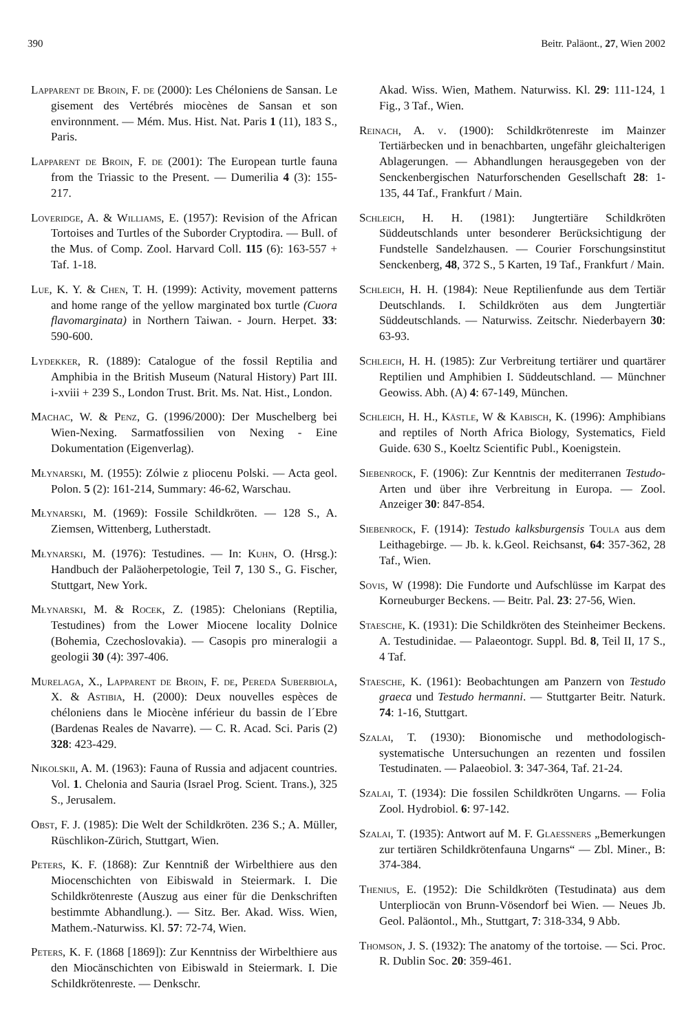390 Beitr. Paläont., 27, Wien 2002
Lapparent de Broin, F. de (2000): Les Chéloniens de Sansan. Le gisement des Vertébrés miocènes de Sansan et son environnment. — Mém. Mus. Hist. Nat. Paris 1 (11), 183 S., Paris.
Lapparent de Broin, F. de (2001): The European turtle fauna from the Triassic to the Present. — Dumerilia 4 (3): 155-217.
Loveridge, A. & Williams, E. (1957): Revision of the African Tortoises and Turtles of the Suborder Cryptodira. — Bull. of the Mus. of Comp. Zool. Harvard Coll. 115 (6): 163-557 + Taf. 1-18.
Lue, K. Y. & Chen, T. H. (1999): Activity, movement patterns and home range of the yellow marginated box turtle (Cuora flavomarginata) in Northern Taiwan. - Journ. Herpet. 33: 590-600.
Lydekker, R. (1889): Catalogue of the fossil Reptilia and Amphibia in the British Museum (Natural History) Part III. i-xviii + 239 S., London Trust. Brit. Ms. Nat. Hist., London.
Machac, W. & Penz, G. (1996/2000): Der Muschelberg bei Wien-Nexing. Sarmatfossilien von Nexing - Eine Dokumentation (Eigenverlag).
Młynarski, M. (1955): Zólwie z pliocenu Polski. — Acta geol. Polon. 5 (2): 161-214, Summary: 46-62, Warschau.
Młynarski, M. (1969): Fossile Schildkröten. — 128 S., A. Ziemsen, Wittenberg, Lutherstadt.
Młynarski, M. (1976): Testudines. — In: Kuhn, O. (Hrsg.): Handbuch der Paläoherpetologie, Teil 7, 130 S., G. Fischer, Stuttgart, New York.
Młynarski, M. & Rocek, Z. (1985): Chelonians (Reptilia, Testudines) from the Lower Miocene locality Dolnice (Bohemia, Czechoslovakia). — Casopis pro mineralogii a geologii 30 (4): 397-406.
Murelaga, X., Lapparent de Broin, F. de, Pereda Suberbiola, X. & Astibia, H. (2000): Deux nouvelles espèces de chéloniens dans le Miocène inférieur du bassin de l´Ebre (Bardenas Reales de Navarre). — C. R. Acad. Sci. Paris (2) 328: 423-429.
Nikolskii, A. M. (1963): Fauna of Russia and adjacent countries. Vol. 1. Chelonia and Sauria (Israel Prog. Scient. Trans.), 325 S., Jerusalem.
Obst, F. J. (1985): Die Welt der Schildkröten. 236 S.; A. Müller, Rüschlikon-Zürich, Stuttgart, Wien.
Peters, K. F. (1868): Zur Kenntniß der Wirbelthiere aus den Miocenschichten von Eibiswald in Steiermark. I. Die Schildkrötenreste (Auszug aus einer für die Denkschriften bestimmte Abhandlung.). — Sitz. Ber. Akad. Wiss. Wien, Mathem.-Naturwiss. Kl. 57: 72-74, Wien.
Peters, K. F. (1868 [1869]): Zur Kenntniss der Wirbelthiere aus den Miocänschichten von Eibiswald in Steiermark. I. Die Schildkrötenreste. — Denkschr.
Akad. Wiss. Wien, Mathem. Naturwiss. Kl. 29: 111-124, 1 Fig., 3 Taf., Wien.
Reinach, A. v. (1900): Schildkrötenreste im Mainzer Tertiärbecken und in benachbarten, ungefähr gleichalterigen Ablagerungen. — Abhandlungen herausgegeben von der Senckenbergischen Naturforschenden Gesellschaft 28: 1-135, 44 Taf., Frankfurt / Main.
Schleich, H. H. (1981): Jungtertiäre Schildkröten Süddeutschlands unter besonderer Berücksichtigung der Fundstelle Sandelzhausen. — Courier Forschungsinstitut Senckenberg, 48, 372 S., 5 Karten, 19 Taf., Frankfurt / Main.
Schleich, H. H. (1984): Neue Reptilienfunde aus dem Tertiär Deutschlands. I. Schildkröten aus dem Jungtertiär Süddeutschlands. — Naturwiss. Zeitschr. Niederbayern 30: 63-93.
Schleich, H. H. (1985): Zur Verbreitung tertiärer und quartärer Reptilien und Amphibien I. Süddeutschland. — Münchner Geowiss. Abh. (A) 4: 67-149, München.
Schleich, H. H., Kästle, W & Kabisch, K. (1996): Amphibians and reptiles of North Africa Biology, Systematics, Field Guide. 630 S., Koeltz Scientific Publ., Koenigstein.
Siebenrock, F. (1906): Zur Kenntnis der mediterranen Testudo-Arten und über ihre Verbreitung in Europa. — Zool. Anzeiger 30: 847-854.
Siebenrock, F. (1914): Testudo kalksburgensis Toula aus dem Leithagebirge. — Jb. k. k.Geol. Reichsanst, 64: 357-362, 28 Taf., Wien.
Sovis, W (1998): Die Fundorte und Aufschlüsse im Karpat des Korneuburger Beckens. — Beitr. Pal. 23: 27-56, Wien.
Staesche, K. (1931): Die Schildkröten des Steinheimer Beckens. A. Testudinidae. — Palaeontogr. Suppl. Bd. 8, Teil II, 17 S., 4 Taf.
Staesche, K. (1961): Beobachtungen am Panzern von Testudo graeca und Testudo hermanni. — Stuttgarter Beitr. Naturk. 74: 1-16, Stuttgart.
Szalai, T. (1930): Bionomische und methodologisch-systematische Untersuchungen an rezenten und fossilen Testudinaten. — Palaeobiol. 3: 347-364, Taf. 21-24.
Szalai, T. (1934): Die fossilen Schildkröten Ungarns. — Folia Zool. Hydrobiol. 6: 97-142.
Szalai, T. (1935): Antwort auf M. F. Glaessners „Bemerkungen zur tertiären Schildkrötenfauna Ungarns“ — Zbl. Miner., B: 374-384.
Thenius, E. (1952): Die Schildkröten (Testudinata) aus dem Unterpliocän von Brunn-Vösendorf bei Wien. — Neues Jb. Geol. Paläontol., Mh., Stuttgart, 7: 318-334, 9 Abb.
Thomson, J. S. (1932): The anatomy of the tortoise. — Sci. Proc. R. Dublin Soc. 20: 359-461.